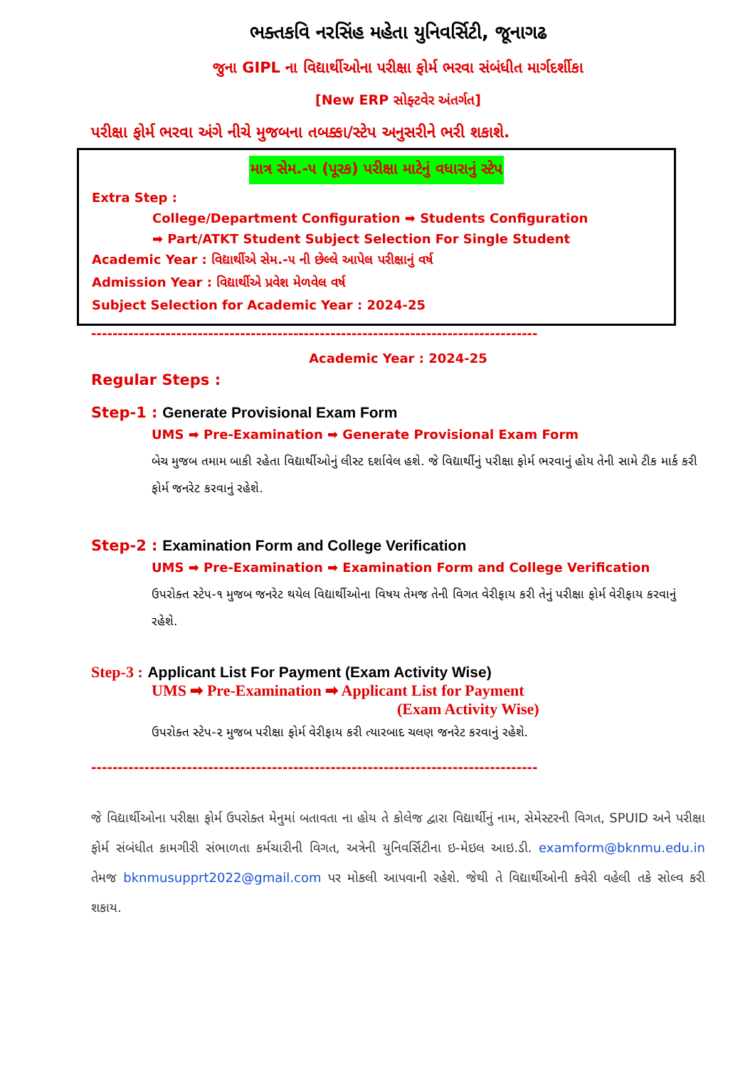ભક્તકવિ નરસિંહ મહેતા યુનિવર્સિટી, જૂનાગઢ
જુના GIPL ના વિદ્યાર્થીઓના પરીક્ષા ફોર્મ ભરવા સંબંધીત માર્ગદર્શીકા
[New ERP સોફ્ટવેર અંતર્ગત]
પરીક્ષા ફોર્મ ભરવા અંગે નીચે મુજબના તબક્કા/સ્ટેપ અનુસરીને ભરી શકાશે.
માત્ર સેમ.-૫ (પૂરક) પરીક્ષા માટેનું વધારાનું સ્ટેપ
Extra Step :
College/Department Configuration ➡ Students Configuration
➡ Part/ATKT Student Subject Selection For Single Student
Academic Year : વિદ્યાર્થીએ સેમ.-૫ ની છેલ્લે આપેલ પરીક્ષાનું વર્ષ
Admission Year : વિદ્યાર્થીએ પ્રવેશ મેળવેલ વર્ષ
Subject Selection for Academic Year : 2024-25
------------------------------------------------------------------------------------
Academic Year : 2024-25
Regular Steps :
Step-1 : Generate Provisional Exam Form
UMS ➡ Pre-Examination ➡ Generate Provisional Exam Form
બેચ મુજબ તમામ બાકી રહેતા વિદ્યાર્થીઓનું લીસ્ટ દર્શાવેલ હશે. જે વિદ્યાર્થીનું પરીક્ષા ફોર્મ ભરવાનું હોય તેની સામે ટીક માર્ક કરી ફોર્મ જનરેટ કરવાનું રહેશે.
Step-2 : Examination Form and College Verification
UMS ➡ Pre-Examination ➡ Examination Form and College Verification
ઉપરોક્ત સ્ટેપ-૧ મુજબ જનરેટ થયેલ વિદ્યાર્થીઓના વિષય તેમજ તેની વિગત વેરીફાય કરી તેનું પરીક્ષા ફોર્મ વેરીફાય કરવાનું રહેશે.
Step-3 : Applicant List For Payment (Exam Activity Wise)
UMS ➡ Pre-Examination ➡ Applicant List for Payment
(Exam Activity Wise)
ઉપરોક્ત સ્ટેપ-૨ મુજબ પરીક્ષા ફોર્મ વેરીફાય કરી ત્યારબાદ ચલણ જનરેટ કરવાનું રહેશે.
------------------------------------------------------------------------------------
જે વિદ્યાર્થીઓના પરીક્ષા ફોર્મ ઉપરોક્ત મેનુમાં બતાવતા ના હોય તે કોલેજ દ્વારા વિદ્યાર્થીનું નામ, સેમેસ્ટરની વિગત, SPUID અને પરીક્ષા ફોર્મ સંબંધીત કામગીરી સંભાળતા કર્મચારીની વિગત, અત્રેની યુનિવર્સિટીના ઇ-મેઇલ આઇ.ડી. examform@bknmu.edu.in તેમજ bknmusupprt2022@gmail.com પર મોકલી આપવાની રહેશે. જેથી તે વિદ્યાર્થીઓની કવેરી વહેલી તકે સોલ્વ કરી શકાય.